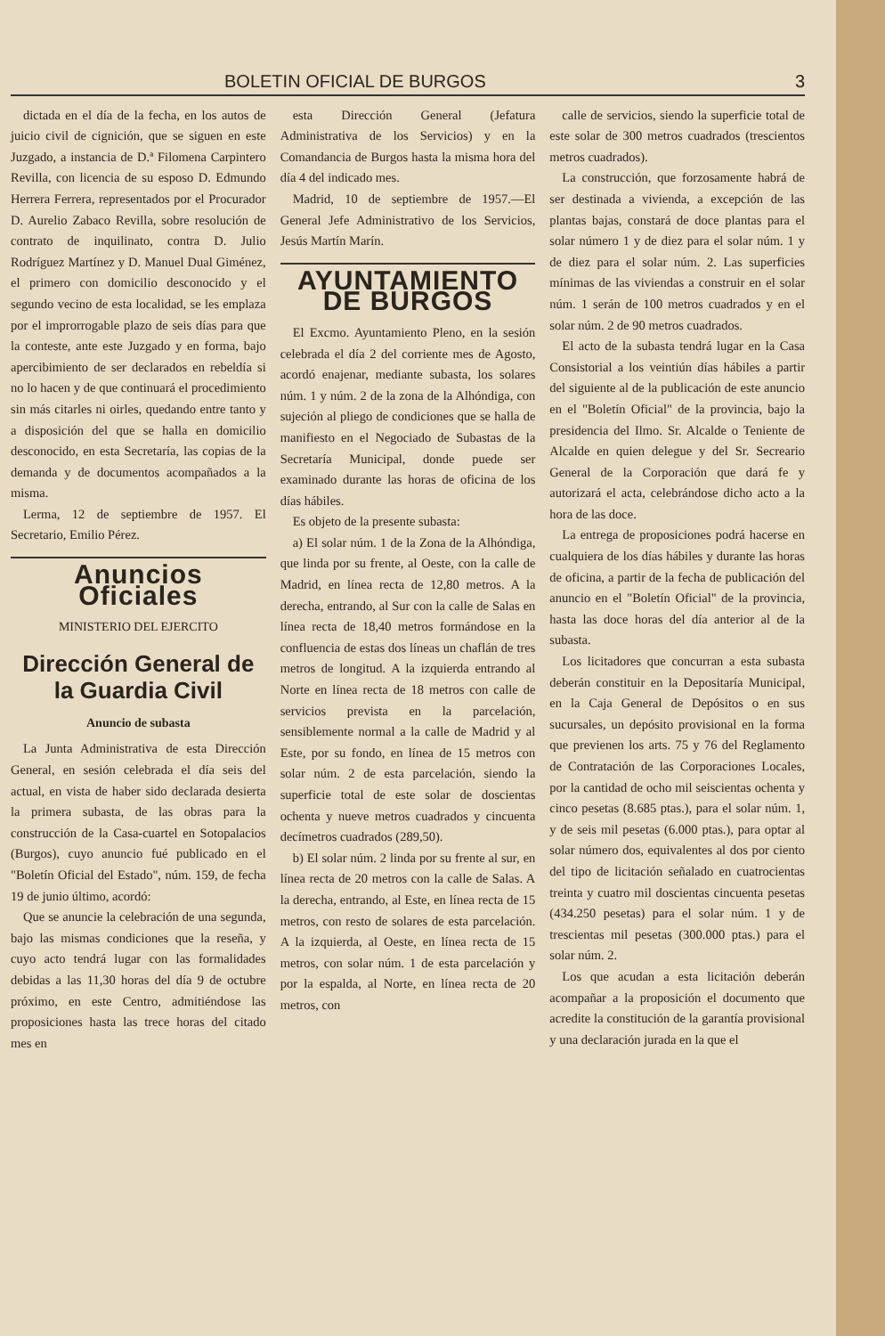BOLETIN OFICIAL DE BURGOS 3
dictada en el día de la fecha, en los autos de juicio civil de cignición, que se siguen en este Juzgado, a instancia de D.ª Filomena Carpintero Revilla, con licencia de su esposo D. Edmundo Herrera Ferrera, representados por el Procurador D. Aurelio Zabaco Revilla, sobre resolución de contrato de inquilinato, contra D. Julio Rodríguez Martínez y D. Manuel Dual Giménez, el primero con domicilio desconocido y el segundo vecino de esta localidad, se les emplaza por el improrrogable plazo de seis días para que la conteste, ante este Juzgado y en forma, bajo apercibimiento de ser declarados en rebeldía si no lo hacen y de que continuará el procedimiento sin más citarles ni oirles, quedando entre tanto y a disposición del que se halla en domicilio desconocido, en esta Secretaría, las copias de la demanda y de documentos acompañados a la misma.
Lerma, 12 de septiembre de 1957. El Secretario, Emilio Pérez.
Anuncios Oficiales
MINISTERIO DEL EJERCITO
Dirección General de la Guardia Civil
Anuncio de subasta
La Junta Administrativa de esta Dirección General, en sesión celebrada el día seis del actual, en vista de haber sido declarada desierta la primera subasta, de las obras para la construcción de la Casa-cuartel en Sotopalacios (Burgos), cuyo anuncio fué publicado en el "Boletín Oficial del Estado", núm. 159, de fecha 19 de junio último, acordó:
Que se anuncie la celebración de una segunda, bajo las mismas condiciones que la reseña, y cuyo acto tendrá lugar con las formalidades debidas a las 11,30 horas del día 9 de octubre próximo, en este Centro, admitiéndose las proposiciones hasta las trece horas del citado mes en
esta Dirección General (Jefatura Administrativa de los Servicios) y en la Comandancia de Burgos hasta la misma hora del día 4 del indicado mes.
Madrid, 10 de septiembre de 1957.—El General Jefe Administrativo de los Servicios, Jesús Martín Marín.
AYUNTAMIENTO DE BURGOS
El Excmo. Ayuntamiento Pleno, en la sesión celebrada el día 2 del corriente mes de Agosto, acordó enajenar, mediante subasta, los solares núm. 1 y núm. 2 de la zona de la Alhóndiga, con sujeción al pliego de condiciones que se halla de manifiesto en el Negociado de Subastas de la Secretaría Municipal, donde puede ser examinado durante las horas de oficina de los días hábiles.
Es objeto de la presente subasta:
a) El solar núm. 1 de la Zona de la Alhóndiga, que linda por su frente, al Oeste, con la calle de Madrid, en línea recta de 12,80 metros. A la derecha, entrando, al Sur con la calle de Salas en línea recta de 18,40 metros formándose en la confluencia de estas dos líneas un chaflán de tres metros de longitud. A la izquierda entrando al Norte en línea recta de 18 metros con calle de servicios prevista en la parcelación, sensiblemente normal a la calle de Madrid y al Este, por su fondo, en línea de 15 metros con solar núm. 2 de esta parcelación, siendo la superficie total de este solar de doscientas ochenta y nueve metros cuadrados y cincuenta decímetros cuadrados (289,50).
b) El solar núm. 2 linda por su frente al sur, en línea recta de 20 metros con la calle de Salas. A la derecha, entrando, al Este, en línea recta de 15 metros, con resto de solares de esta parcelación. A la izquierda, al Oeste, en línea recta de 15 metros, con solar núm. 1 de esta parcelación y por la espalda, al Norte, en línea recta de 20 metros, con
calle de servicios, siendo la superficie total de este solar de 300 metros cuadrados (trescientos metros cuadrados).
La construcción, que forzosamente habrá de ser destinada a vivienda, a excepción de las plantas bajas, constará de doce plantas para el solar número 1 y de diez para el solar núm. 1 y de diez para el solar núm. 2. Las superficies mínimas de las viviendas a construir en el solar núm. 1 serán de 100 metros cuadrados y en el solar núm. 2 de 90 metros cuadrados.
El acto de la subasta tendrá lugar en la Casa Consistorial a los veintiún días hábiles a partir del siguiente al de la publicación de este anuncio en el "Boletín Oficial" de la provincia, bajo la presidencia del Ilmo. Sr. Alcalde o Teniente de Alcalde en quien delegue y del Sr. Secreario General de la Corporación que dará fe y autorizará el acta, celebrándose dicho acto a la hora de las doce.
La entrega de proposiciones podrá hacerse en cualquiera de los días hábiles y durante las horas de oficina, a partir de la fecha de publicación del anuncio en el "Boletín Oficial" de la provincia, hasta las doce horas del día anterior al de la subasta.
Los licitadores que concurran a esta subasta deberán constituir en la Depositaría Municipal, en la Caja General de Depósitos o en sus sucursales, un depósito provisional en la forma que previenen los arts. 75 y 76 del Reglamento de Contratación de las Corporaciones Locales, por la cantidad de ocho mil seiscientas ochenta y cinco pesetas (8.685 ptas.), para el solar núm. 1, y de seis mil pesetas (6.000 ptas.), para optar al solar número dos, equivalentes al dos por ciento del tipo de licitación señalado en cuatrocientas treinta y cuatro mil doscientas cincuenta pesetas (434.250 pesetas) para el solar núm. 1 y de trescientas mil pesetas (300.000 ptas.) para el solar núm. 2.
Los que acudan a esta licitación deberán acompañar a la proposición el documento que acredite la constitución de la garantía provisional y una declaración jurada en la que el